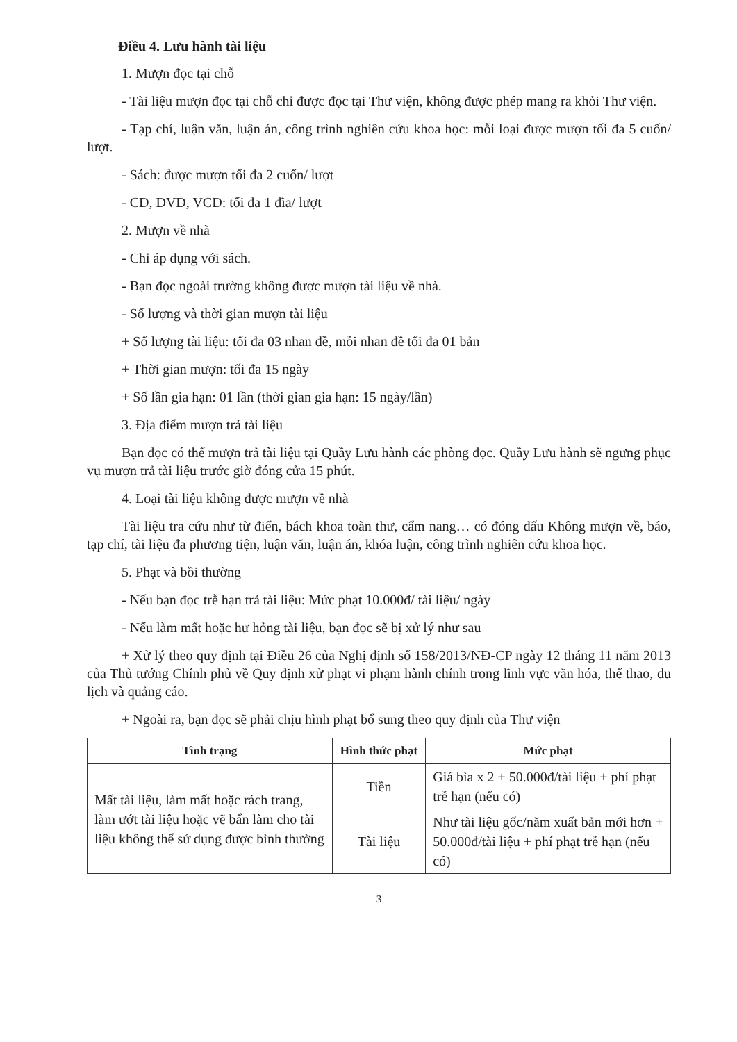Điều 4. Lưu hành tài liệu
1. Mượn đọc tại chỗ
- Tài liệu mượn đọc tại chỗ chỉ được đọc tại Thư viện, không được phép mang ra khỏi Thư viện.
- Tạp chí, luận văn, luận án, công trình nghiên cứu khoa học: mỗi loại được mượn tối đa 5 cuốn/ lượt.
- Sách: được mượn tối đa 2 cuốn/ lượt
- CD, DVD, VCD: tối đa 1 đĩa/ lượt
2. Mượn về nhà
- Chỉ áp dụng với sách.
- Bạn đọc ngoài trường không được mượn tài liệu về nhà.
- Số lượng và thời gian mượn tài liệu
+ Số lượng tài liệu: tối đa 03 nhan đề, mỗi nhan đề tối đa 01 bản
+ Thời gian mượn: tối đa 15 ngày
+ Số lần gia hạn: 01 lần (thời gian gia hạn: 15 ngày/lần)
3. Địa điểm mượn trả tài liệu
Bạn đọc có thể mượn trả tài liệu tại Quầy Lưu hành các phòng đọc. Quầy Lưu hành sẽ ngưng phục vụ mượn trả tài liệu trước giờ đóng cửa 15 phút.
4. Loại tài liệu không được mượn về nhà
Tài liệu tra cứu như từ điển, bách khoa toàn thư, cẩm nang… có đóng dấu Không mượn về, báo, tạp chí, tài liệu đa phương tiện, luận văn, luận án, khóa luận, công trình nghiên cứu khoa học.
5. Phạt và bồi thường
- Nếu bạn đọc trễ hạn trả tài liệu: Mức phạt 10.000đ/ tài liệu/ ngày
- Nếu làm mất hoặc hư hỏng tài liệu, bạn đọc sẽ bị xử lý như sau
+ Xử lý theo quy định tại Điều 26 của Nghị định số 158/2013/NĐ-CP ngày 12 tháng 11 năm 2013 của Thủ tướng Chính phủ về Quy định xử phạt vi phạm hành chính trong lĩnh vực văn hóa, thể thao, du lịch và quảng cáo.
+ Ngoài ra, bạn đọc sẽ phải chịu hình phạt bổ sung theo quy định của Thư viện
| Tình trạng | Hình thức phạt | Mức phạt |
| --- | --- | --- |
| Mất tài liệu, làm mất hoặc rách trang, làm ướt tài liệu hoặc vẽ bẩn làm cho tài liệu không thể sử dụng được bình thường | Tiền | Giá bìa x 2 + 50.000đ/tài liệu + phí phạt trễ hạn (nếu có) |
| | Tài liệu | Như tài liệu gốc/năm xuất bản mới hơn + 50.000đ/tài liệu + phí phạt trễ hạn (nếu có) |
3